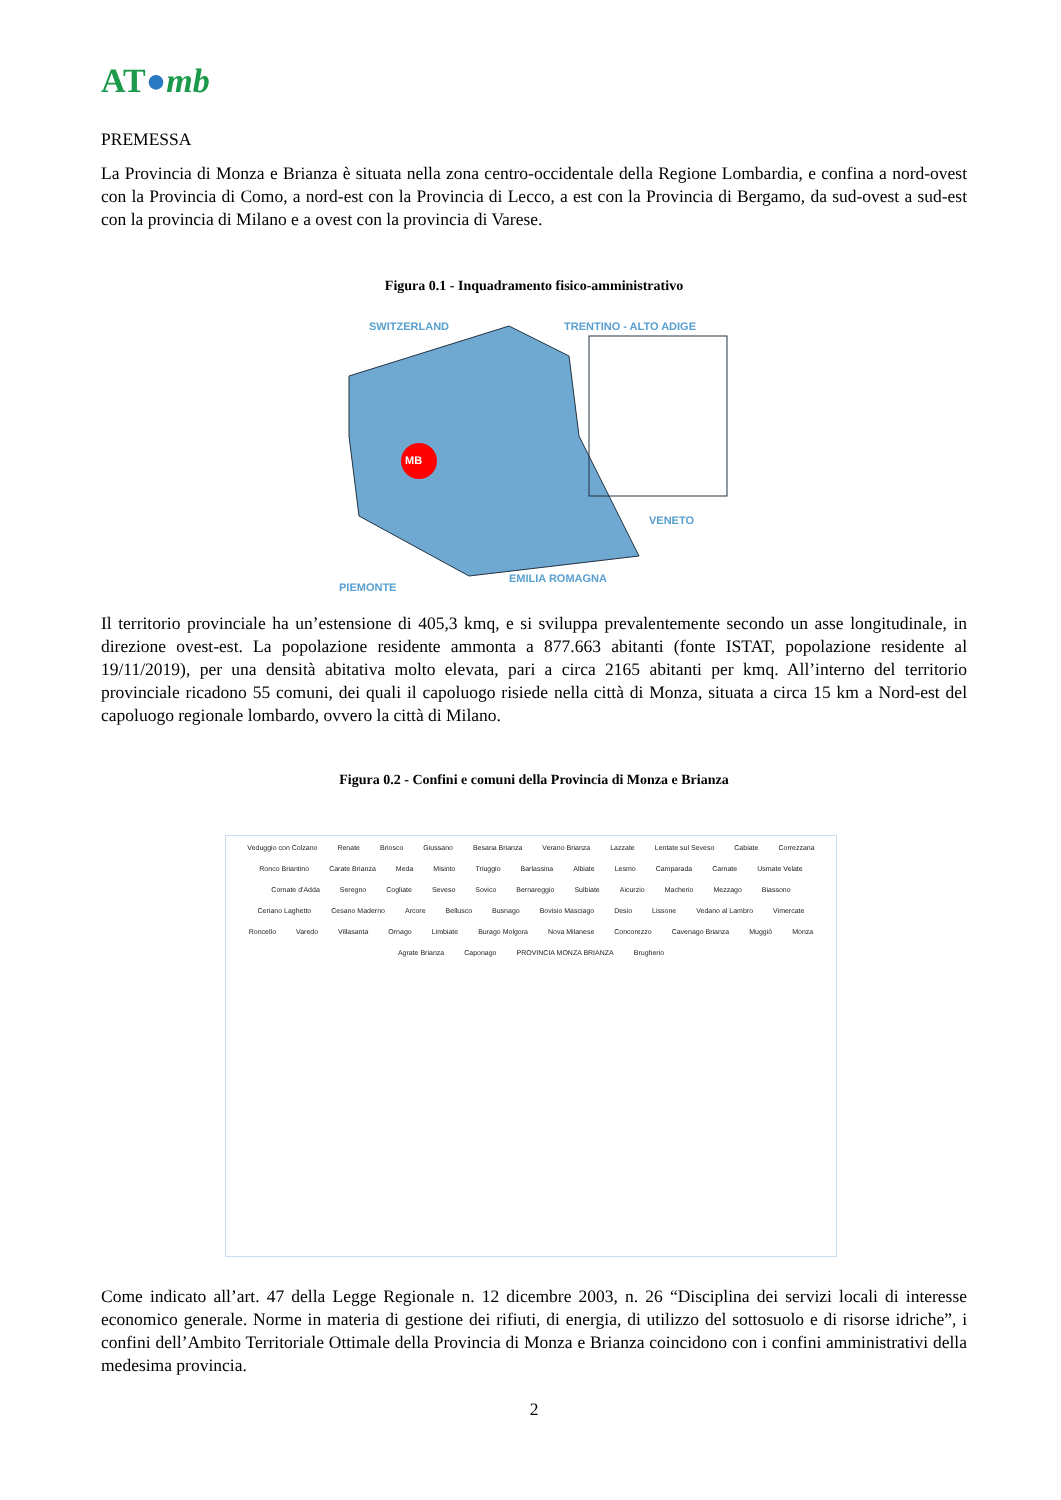AT●mb
PREMESSA
La Provincia di Monza e Brianza è situata nella zona centro-occidentale della Regione Lombardia, e confina a nord-ovest con la Provincia di Como, a nord-est con la Provincia di Lecco, a est con la Provincia di Bergamo, da sud-ovest a sud-est con la provincia di Milano e a ovest con la provincia di Varese.
Figura 0.1 - Inquadramento fisico-amministrativo
SWITZERLAND TRENTINO - ALTO ADIGE
MB
VENETO
EMILIA ROMAGNA
PIEMONTE
Il territorio provinciale ha un’estensione di 405,3 kmq, e si sviluppa prevalentemente secondo un asse longitudinale, in direzione ovest-est. La popolazione residente ammonta a 877.663 abitanti (fonte ISTAT, popolazione residente al 19/11/2019), per una densità abitativa molto elevata, pari a circa 2165 abitanti per kmq. All’interno del territorio provinciale ricadono 55 comuni, dei quali il capoluogo risiede nella città di Monza, situata a circa 15 km a Nord-est del capoluogo regionale lombardo, ovvero la città di Milano.
Figura 0.2 - Confini e comuni della Provincia di Monza e Brianza
Veduggio con Colzano Renate Briosco Giussano Besana Brianza Verano Brianza Lazzate Lentate sul Seveso Cabiate Correzzana Ronco Briantino Carate Brianza Meda Misinto Triuggio Barlassina Albiate Lesmo Camparada Carnate Usmate Velate Cornate d'Adda Seregno Cogliate Seveso Sovico Bernareggio Sulbiate Aicurzio Macherio Mezzago Biassono Ceriano Laghetto Cesano Maderno Arcore Bellusco Busnago Bovisio Masciago Desio Lissone Vedano al Lambro Vimercate Roncello Varedo Villasanta Ornago Limbiate Burago Molgora Nova Milanese Concorezzo Cavenago Brianza Muggiò Monza Agrate Brianza Caponago PROVINCIA MONZA BRIANZA Brugherio
Come indicato all’art. 47 della Legge Regionale n. 12 dicembre 2003, n. 26 “Disciplina dei servizi locali di interesse economico generale. Norme in materia di gestione dei rifiuti, di energia, di utilizzo del sottosuolo e di risorse idriche”, i confini dell’Ambito Territoriale Ottimale della Provincia di Monza e Brianza coincidono con i confini amministrativi della medesima provincia.
2